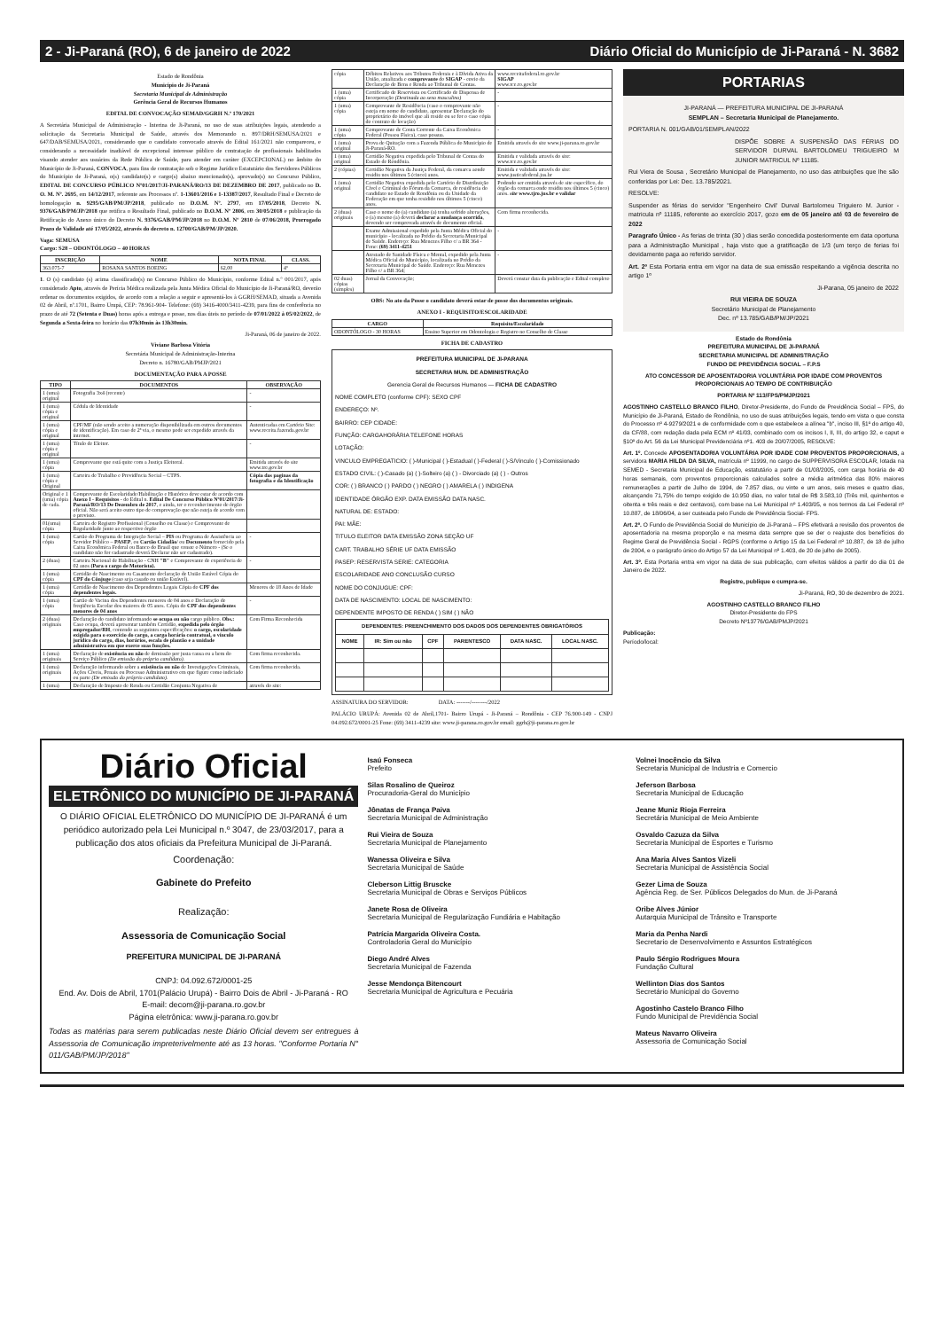2 - Ji-Paraná (RO), 6 de janeiro de 2022 Diário Oficial do Município de Ji-Paraná - N. 3682
Estado de Rondônia
Município de Ji-Paraná
Secretaria Municipal de Administração
Gerência Geral de Recursos Humanos
EDITAL DE CONVOCAÇÃO SEMAD/GGRH N.º 170/2021
A Secretária Municipal de Administração - Interina de Ji-Paraná, no uso de suas atribuições legais, atendendo a solicitação da Secretaria Municipal de Saúde, através dos Memorando n. 897/DRH/SEMUSA/2021 e 647/DAB/SEMUSA/2021, considerando que o candidato convocado através do Edital 161/2021 não compareceu, e considerando a necessidade inadiável de excepcional interesse público de contratação de profissionais habilitados visando atender aos usuários da Rede Pública de Saúde, para atender em caráter (EXCEPCIONAL) no âmbito do Município de Ji-Paraná, CONVOCA, para fins de contratação sob o Regime Jurídico Estatutário dos Servidores Públicos do Município de Ji-Paraná, o(s) candidato(s) e cargo(s) abaixo mencionado(s), aprovado(s) no Concurso Público, EDITAL DE CONCURSO PÚBLICO Nº01/2017/JI-PARANÁ/RO/13 DE DEZEMBRO DE 2017, publicado no D. O. M. Nº. 2695, em 14/12/2017, referente aos Processos nº. 1-13601/2016 e 1-13387/2017, Resultado Final e Decreto de homologação n. 9295/GAB/PM/JP/2018, publicado no D.O.M. Nº. 2797, em 17/05/2018, Decreto N. 9376/GAB/PM/JP/2018 que retifica o Resultado Final, publicado no D.O.M. Nº 2806, em 30/05/2018 e publicação da Retificação do Anexo único do Decreto N. 9376/GAB/PM/JP/2018 no D.O.M. Nº 2810 de 07/06/2018, Prorrogado Prazo de Validade até 17/05/2022, através do decreto n. 12700/GAB/PM/JP/2020.
Vaga: SEMUSA
Cargo: S28 – ODONTÓLOGO – 40 HORAS
| INSCRIÇÃO | NOME | NOTA FINAL | CLASS. |
| --- | --- | --- | --- |
| 363.075-7 | ROSANA SANTOS BOEING | 62,00 | 4ª |
1. O (s) candidato (s) acima classificado(s) no Concurso Público do Município, conforme Edital n.º 001/2017, após considerado Apto, através de Perícia Médica realizada pela Junta Médica Oficial do Município de Ji-Paraná/RO, deverão ordenar os documentos exigidos, de acordo com a relação a seguir e apresentá-los à GGRH/SEMAD, situada a Avenida 02 de Abril, nº.1701, Bairro Urupá, CEP: 78.961-904- Telefone: (69) 3416-4000/3411-4239, para fins de conferência no prazo de até 72 (Setenta e Duas) horas após a entrega e posse, nos dias úteis no período de 07/01/2022 à 05/02/2022, de Segunda a Sexta-feira no horário das 07h30min às 13h30min.
Ji-Paraná, 06 de janeiro de 2022.
Viviane Barbosa Vitória
Secretária Municipal de Administração-Interina
Decreto n. 16780/GAB/PMJP/2021
DOCUMENTAÇÃO PARA A POSSE
| TIPO | DOCUMENTOS | OBSERVAÇÃO |
| --- | --- | --- |
| 1 (uma) original | Fotografia 3x4 (recente) | - |
| 1 (uma) cópia e original | Cédula de Identidade | - |
| 1 (uma) cópia e original | CPF/MF (não sendo aceito a numeração disponibilizada em outros documentos de identificação). Em caso de 2ª via, o mesmo pode ser expedido através da internet. | Autenticadas em Cartório Site: www.receita.fazenda.gov.br |
| 1 (uma) cópia e original | Título de Eleitor. | - |
| 1 (uma) cópia | Comprovante que está quite com a Justiça Eleitoral. | Emitida através do site www.tre.gov.br |
| 1 (uma) cópia e Original | Carteira de Trabalho e Previdência Social – CTPS. | Cópia das paginas da fotografia e da Identificação |
| Original e 1 (uma) cópia de cada. | Comprovante de Escolaridade/Habilitação e Histórico deve estar de acordo com Anexo I - Requisitos - do Edital n. Edital De Concurso Público Nº01/2017/Ji-Paraná/RO/13 De Dezembro de 2017 , e ainda, ter o reconhecimento de órgão oficial. Não será aceito outro tipo de comprovação que não esteja de acordo com o previsto. | |
| 01(uma) cópia | Carteira de Registro Profissional (Conselho ou Classe) e Comprovante de Regularidade junto ao respectivo órgão | |
| 1 (uma) cópia | Cartão do Programa de Integração Social – PIS ou Programa de Assistência ao Servidor Público – PASEP , ou Cartão Cidadão / ou Documento fornecido pela Caixa Econômica Federal ou Banco do Brasil que conste o Número - (Se o candidato não for cadastrado deverá Declarar não ser cadastrado). | - |
| 2 (duas) | Carteira Nacional de Habilitação - CNH "B" e Comprovante de experiência de 02 anos (Para o cargo de Motorista). | - |
| 1 (uma) cópia | Certidão de Nascimento ou Casamento declaração de União Estável Cópia do CPF do Cônjuge (caso seja casado ou união Estável). | |
| 1 (uma) cópia | Certidão de Nascimento dos Dependentes Legais Cópia do CPF dos dependentes legais. | Menores de 18 Anos de Idade |
| 1 (uma) cópia | Cartão de Vacina dos Dependentes menores de 04 anos e Declaração de freqüência Escolar dos maiores de 05 anos. Cópia do CPF dos dependentes menores de 04 anos | - |
| 2 (duas) originais | Declaração do candidato informando se ocupa ou não cargo público. Obs.: Caso ocupa, deverá apresentar também Certidão, expedida pelo órgão empregador/RH , contendo as seguintes especificações: o cargo, escolaridade exigida para o exercício do cargo, a carga horária contratual, o vínculo jurídico do cargo, dias, horários, escala de plantão e a unidade administrativa em que exerce suas funções. | Com Firma Reconhecida |
| 1 (uma) originais | Declaração de existência ou não de demissão por justa causa ou a bem do Serviço Público (De emissão do próprio candidato). | Com firma reconhecida. |
| 1 (uma) originais | Declaração informando sobre a existência ou não de Investigações Criminais, Ações Cíveis, Penais ou Processo Administrativo em que figure como indiciado ou parte (De emissão do próprio candidato). | Com firma reconhecida. |
| 1 (uma) | Declaração de Imposto de Renda ou Certidão Conjunta Negativa de | através do site: |
| cópia | Débitos Relativos aos Tributos Federais e à Dívida Ativa da União, atualizada e comprovante do SIGAP - envio da Declaração de Bens e Renda ao Tribunal de Contas. | www.receitafederal.ro.gov.br SIGAP www.tce.ro.gov.br |
| 1 (uma) cópia | Certificado de Reservista ou Certificado de Dispensa de Incorporação (Destinada ao sexo masculino) | - |
| 1 (uma) cópia | Comprovante de Residência (caso o comprovante não esteja em nome do candidato, apresentar Declaração do proprietário do imóvel que ali reside ou se for o caso cópia do contrato de locação) | - |
| 1 (uma) cópia | Comprovante de Conta Corrente da Caixa Econômica Federal (Pessoa Física), caso possua. | - |
| 1 (uma) original | Prova de Quitação com a Fazenda Pública do Município de Ji-Paraná-RO. | Emitida através do site www.ji-parana.ro.gov.br |
| 1 (uma) original | Certidão Negativa expedida pelo Tribunal de Contas do Estado de Rondônia. | Emitida e validada através do site: www.tce.ro.gov.br |
| 2 (cópias) | Certidão Negativa da Justiça Federal, da comarca aonde residiu nos últimos 5 (cinco) anos. | Emitida e validada através do site: www.justicafederal.jus.br |
| 1 (uma) original | Certidão Negativa expedida pelo Cartório de Distribuição Cível e Criminal do Fórum da Comarca, de residência do candidato no Estado de Rondônia ou da Unidade da Federação em que tenha residido nos últimos 5 (cinco) anos. | Podendo ser emitida através de site específico, do órgão da comarca onde residiu nos últimos 5 (cinco) anos. site www.tjro.jus.br e validar |
| 2 (duas) originais | Caso o nome do (a) candidato (a) tenha sofrido alterações, o (a) mesmo (a) deverá declarar a mudança ocorrida , devendo ser comprovada através de documento oficial. | Com firma reconhecida. |
| | Exame Admissional expedido pela Junta Médica Oficial do município - localizada no Prédio da Secretaria Municipal de Saúde. Endereço: Rua Menezes Filho c/ a BR 364 - Fone: (69) 3411-4251 | - |
| | Atestado de Sanidade Física e Mental, expedido pela Junta Médica Oficial do Município, localizada no Prédio da Secretaria Municipal de Saúde. Endereço: Rua Menezes Filho c/ a BR 364; | - |
| 02 duas) cópias (simples) | Jornal da Convocação; | Deverá constar data da publicação e Edital completo |
OBS: No ato da Posse o candidato deverá estar de posse dos documentos originais.
ANEXO I - REQUISITO/ESCOLARIDADE
| CARGO | Requisito/Escolaridade |
| --- | --- |
| ODONTÓLOGO - 30 HORAS | Ensino Superior em Odontologia e Registro no Conselho de Classe |
FICHA DE CADASTRO
PREFEITURA MUNICIPAL DE JI-PARANA
SECRETARIA MUN. DE ADMINISTRAÇÃO
Gerencia Geral de Recursos Humanos — FICHA DE CADASTRO
NOME COMPLETO (conforme CPF): SEXO CPF
ENDEREÇO: Nº.
BAIRRO: CEP CIDADE:
FUNÇÃO: CARGAHORÁRIA TELEFONE HORAS
LOTAÇÃO:
VINCULO EMPREGATICIO: ( )-Municipal ( )-Estadual ( )-Federal ( )-S/Vinculo ( )-Comissionado
ESTADO CIVIL: ( )-Casado (a) ( )-Solteiro (a) ( ) - Divorciado (a) ( ) - Outros
COR: ( ) BRANCO ( ) PARDO ( ) NEGRO ( ) AMARELA ( ) INDIGENA
IDENTIDADE ÓRGÃO EXP. DATA EMISSÃO DATA NASC.
NATURAL DE: ESTADO:
PAI: MÃE:
TITULO ELEITOR DATA EMISSÃO ZONA SEÇÃO UF
CART. TRABALHO SÉRIE UF DATA EMISSÃO
PASEP: RESERVISTA SERIE: CATEGORIA
ESCOLARIDADE ANO CONCLUSÃO CURSO
NOME DO CONJUGUE: CPF:
DATA DE NASCIMENTO: LOCAL DE NASCIMENTO:
DEPENDENTE IMPOSTO DE RENDA ( ) SIM ( ) NÃO
| DEPENDENTES: PREENCHIMENTO DOS DADOS DOS DEPENDENTES OBRIGATÓRIOS | | | | | |
| --- | --- | --- | --- | --- | --- |
| NOME | IR: Sim ou não | CPF | PARENTESCO | DATA NASC. | LOCAL NASC. |
ASSINATURA DO SERVIDOR: DATA: -------/--------/2022
PALÁCIO URUPÁ: Avenida 02 de Abril,1701- Bairro Urupá - Ji-Paraná – Rondônia - CEP 76.900-149 - CNPJ 04.092.672/0001-25 Fone: (69) 3411-4239 site: www.ji-parana.ro.gov.br email: ggrh@ji-parana.ro.gov.br
PORTARIAS
JI-PARANÁ — PREFEITURA MUNICIPAL DE JI-PARANÁ
SEMPLAN – Secretaria Municipal de Planejamento.
PORTARIA N. 001/GAB/01/SEMPLAN/2022
DISPÕE SOBRE A SUSPENSÃO DAS FÉRIAS DO SERVIDOR DURVAL BARTOLOMEU TRIGUEIRO M JUNIOR MATRICUL Nº 11185.
Rui Viera de Sousa , Secretário Municipal de Planejamento, no uso das atribuições que lhe são conferidas por Lei: Dec. 13.785/2021.
RESOLVE:
Suspender as férias do servidor "Engenheiro Civil' Durval Bartolomeu Triguiero M. Junior - matricula nº 11185, referente ao exercício 2017, gozo em de 05 janeiro até 03 de fevereiro de 2022
Paragrafo Único - As ferias de trinta (30 ) dias serão concedida posteriormente em data oportuna para a Administração Municipal , haja visto que a gratificação de 1/3 (um terço de ferias foi devidamente paga ao referido servidor.
Art. 2º Esta Portaria entra em vigor na data de sua emissão respeitando a vigência descrita no artigo 1º
Ji-Parana, 05 janeiro de 2022
RUI VIEIRA DE SOUZA
Secretário Municipal de Planejamento
Dec. nº 13.785/GAB/PM/JP/2021
Estado de Rondônia
PREFEITURA MUNICIPAL DE JI-PARANÁ
SECRETARIA MUNICIPAL DE ADMINISTRAÇÃO
FUNDO DE PREVIDÊNCIA SOCIAL – F.P.S
ATO CONCESSOR DE APOSENTADORIA VOLUNTÁRIA POR IDADE COM PROVENTOS PROPORCIONAIS AO TEMPO DE CONTRIBUIÇÃO
PORTARIA Nº 113/FPS/PMJP/2021
AGOSTINHO CASTELLO BRANCO FILHO, Diretor-Presidente, do Fundo de Previdência Social – FPS, do Município de Ji-Paraná, Estado de Rondônia, no uso de suas atribuições legais, tendo em vista o que consta do Processo nº 4-9279/2021 e de conformidade com o que estabelece a alínea "b", inciso III, §1º do artigo 40, da CF/88, com redação dada pela ECM nº 41/03, combinado com os incisos I, II, III, do artigo 32, e caput e §10º do Art. 56 da Lei Municipal Previdenciária nº1. 403 de 20/07/2005, RESOLVE:
Art. 1º. Concede APOSENTADORIA VOLUNTÁRIA POR IDADE COM PROVENTOS PROPORCIONAIS, a servidora MARIA HILDA DA SILVA, matrícula nº 11999, no cargo de SUPPERVISORA ESCOLAR, lotada na SEMED - Secretaria Municipal de Educação, estatutário a partir de 01/08/2005, com carga horária de 40 horas semanais, com proventos proporcionais calculados sobre a média aritmética das 80% maiores remunerações a partir de Julho de 1994, de 7.857 dias, ou vinte e um anos, seis meses e quatro dias, alcançando 71,75% do tempo exigido de 10.950 dias, no valor total de R$ 3.583,10 (Três mil, quinhentos e oitenta e três reais e dez centavos), com base na Lei Municipal nº 1.403/05, e nos termos da Lei Federal nº 10.887, de 18/06/04, a ser custeada pelo Fundo de Previdência Social- FPS.
Art. 2º. O Fundo de Previdência Social do Município de Ji-Paraná – FPS efetivará a revisão dos proventos de aposentadoria na mesma proporção e na mesma data sempre que se der o reajuste dos benefícios do Regime Geral de Previdência Social - RGPS (conforme o Artigo 15 da Lei Federal nº 10.887, de 18 de julho de 2004, e o parágrafo único do Artigo 57 da Lei Municipal nº 1.403, de 20 de julho de 2005).
Art. 3º. Esta Portaria entra em vigor na data de sua publicação, com efeitos válidos a partir do dia 01 de Janeiro de 2022.
Registre, publique e cumpra-se.
Ji-Paraná, RO, 30 de dezembro de 2021.
AGOSTINHO CASTELLO BRANCO FILHO
Diretor-Presidente do FPS
Decreto Nº13776/GAB/PMJP/2021
Publicação:
Período/local:
Diário Oficial
ELETRÔNICO DO MUNICÍPIO DE JI-PARANÁ
O DIÁRIO OFICIAL ELETRÔNICO DO MUNICÍPIO DE JI-PARANÁ é um periódico autorizado pela Lei Municipal n.º 3047, de 23/03/2017, para a publicação dos atos oficiais da Prefeitura Municipal de Ji-Paraná.
Coordenação:
Gabinete do Prefeito
Realização:
Assessoria de Comunicação Social
PREFEITURA MUNICIPAL DE JI-PARANÁ
CNPJ: 04.092.672/0001-25
End. Av. Dois de Abril, 1701(Palácio Urupá) - Bairro Dois de Abril - Ji-Paraná - RO
E-mail: decom@ji-parana.ro.gov.br
Página eletrônica: www.ji-parana.ro.gov.br
Todas as matérias para serem publicadas neste Diário Oficial devem ser entregues à Assessoria de Comunicação impreterivelmente até as 13 horas. "Conforme Portaria N° 011/GAB/PM/JP/2018"
Isaú Fonseca
Prefeito
Silas Rosalino de Queiroz
Procuradoria-Geral do Município
Jônatas de França Paiva
Secretaria Municipal de Administração
Rui Vieira de Souza
Secretaria Municipal de Planejamento
Wanessa Oliveira e Silva
Secretaria Municipal de Saúde
Cleberson Littig Bruscke
Secretaria Municipal de Obras e Serviços Públicos
Janete Rosa de Oliveira
Secretaria Municipal de Regularização Fundiária e Habitação
Patrícia Margarida Oliveira Costa.
Controladoria Geral do Município
Diego André Alves
Secretaria Municipal de Fazenda
Jesse Mendonça Bitencourt
Secretaria Municipal de Agricultura e Pecuária
Volnei Inocêncio da Silva
Secretaria Municipal de Industria e Comercio
Jeferson Barbosa
Secretaria Municipal de Educação
Jeane Muniz Rioja Ferreira
Secretária Municipal de Meio Ambiente
Osvaldo Cazuza da Silva
Secretaria Municipal de Esportes e Turismo
Ana Maria Alves Santos Vizeli
Secretaria Municipal de Assistência Social
Gezer Lima de Souza
Agência Reg. de Ser. Públicos Delegados do Mun. de Ji-Paraná
Oribe Alves Júnior
Autarquia Municipal de Trânsito e Transporte
Maria da Penha Nardi
Secretario de Desenvolvimento e Assuntos Estratégicos
Paulo Sérgio Rodrigues Moura
Fundação Cultural
Wellinton Dias dos Santos
Secretário Municipal do Governo
Agostinho Castelo Branco Filho
Fundo Municipal de Previdência Social
Mateus Navarro Oliveira
Assessoria de Comunicação Social